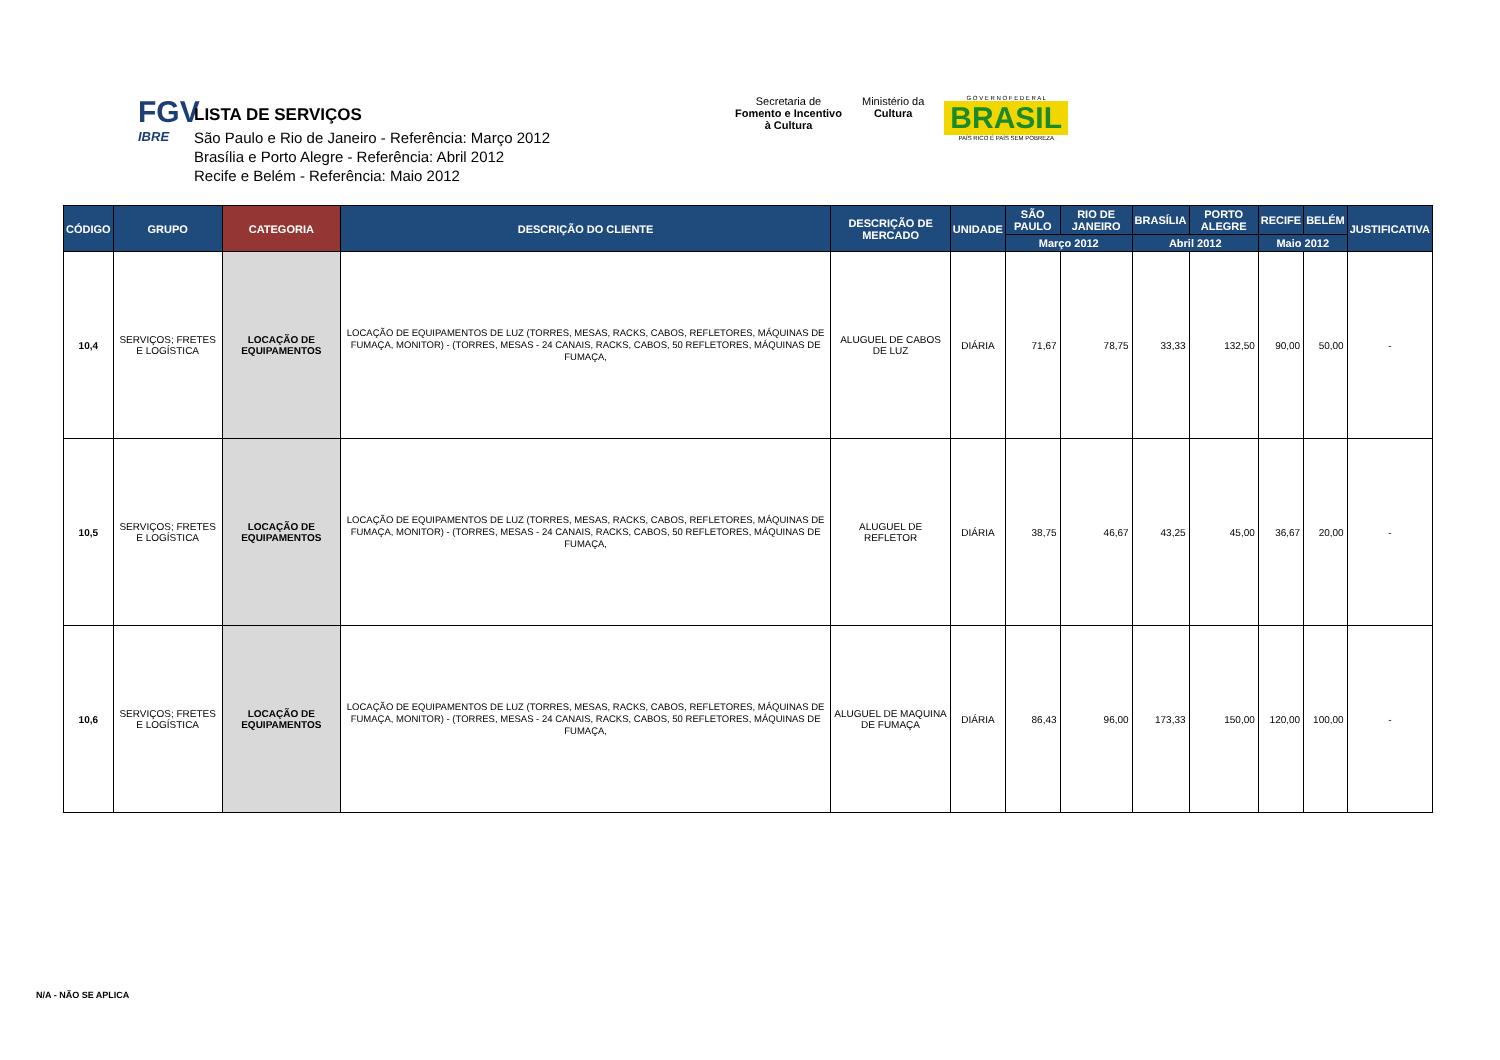FGV
IBRE
LISTA DE SERVIÇOS
São Paulo e Rio de Janeiro - Referência: Março 2012
Brasília e Porto Alegre - Referência: Abril 2012
Recife e Belém - Referência: Maio 2012
Secretaria de
Fomento e Incentivo
à Cultura
Ministério da
Cultura
G O V E R N O F E D E R A L
BRASIL
PAÍS RICO É PAÍS SEM POBREZA
| CÓDIGO | GRUPO | CATEGORIA | DESCRIÇÃO DO CLIENTE | DESCRIÇÃO DE MERCADO | UNIDADE | SÃO PAULO | RIO DE JANEIRO | BRASÍLIA | PORTO ALEGRE | RECIFE | BELÉM | JUSTIFICATIVA |
| --- | --- | --- | --- | --- | --- | --- | --- | --- | --- | --- | --- | --- |
| | | | | | | Março 2012 | | Abril 2012 | | Maio 2012 | | |
| 10,4 | SERVIÇOS; FRETES E LOGÍSTICA | LOCAÇÃO DE EQUIPAMENTOS | LOCAÇÃO DE EQUIPAMENTOS DE LUZ (TORRES, MESAS, RACKS, CABOS, REFLETORES, MÁQUINAS DE FUMAÇA, MONITOR) - (TORRES, MESAS - 24 CANAIS, RACKS, CABOS, 50 REFLETORES, MÁQUINAS DE FUMAÇA, | ALUGUEL DE CABOS DE LUZ | DIÁRIA | 71,67 | 78,75 | 33,33 | 132,50 | 90,00 | 50,00 | - |
| 10,5 | SERVIÇOS; FRETES E LOGÍSTICA | LOCAÇÃO DE EQUIPAMENTOS | LOCAÇÃO DE EQUIPAMENTOS DE LUZ (TORRES, MESAS, RACKS, CABOS, REFLETORES, MÁQUINAS DE FUMAÇA, MONITOR) - (TORRES, MESAS - 24 CANAIS, RACKS, CABOS, 50 REFLETORES, MÁQUINAS DE FUMAÇA, | ALUGUEL DE REFLETOR | DIÁRIA | 38,75 | 46,67 | 43,25 | 45,00 | 36,67 | 20,00 | - |
| 10,6 | SERVIÇOS; FRETES E LOGÍSTICA | LOCAÇÃO DE EQUIPAMENTOS | LOCAÇÃO DE EQUIPAMENTOS DE LUZ (TORRES, MESAS, RACKS, CABOS, REFLETORES, MÁQUINAS DE FUMAÇA, MONITOR) - (TORRES, MESAS - 24 CANAIS, RACKS, CABOS, 50 REFLETORES, MÁQUINAS DE FUMAÇA, | ALUGUEL DE MAQUINA DE FUMAÇA | DIÁRIA | 86,43 | 96,00 | 173,33 | 150,00 | 120,00 | 100,00 | - |
N/A - NÃO SE APLICA